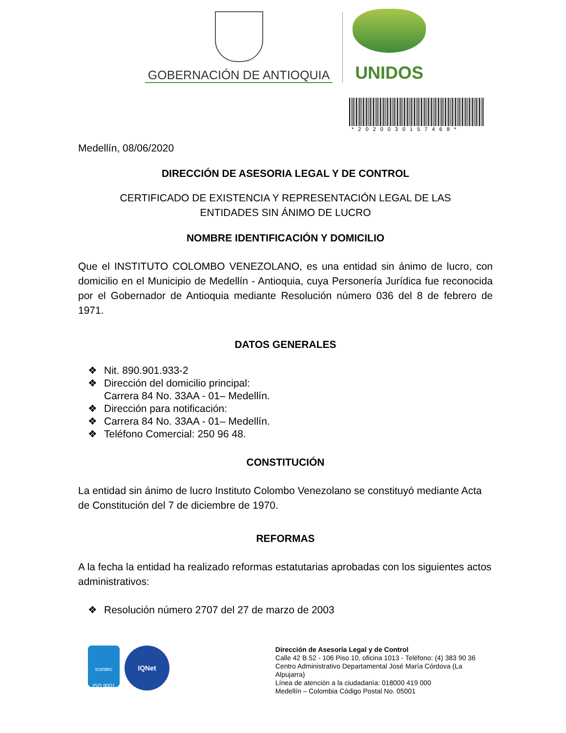GOBERNACIÓN DE ANTIOQUIA
UNIDOS
*2020030157468*
Medellín, 08/06/2020
DIRECCIÓN DE ASESORIA LEGAL Y DE CONTROL
CERTIFICADO DE EXISTENCIA Y REPRESENTACIÓN LEGAL DE LAS
ENTIDADES SIN ÁNIMO DE LUCRO
NOMBRE IDENTIFICACIÓN Y DOMICILIO
Que el INSTITUTO COLOMBO VENEZOLANO, es una entidad sin ánimo de lucro, con domicilio en el Municipio de Medellín - Antioquia, cuya Personería Jurídica fue reconocida por el Gobernador de Antioquia mediante Resolución número 036 del 8 de febrero de 1971.
DATOS GENERALES
❖ Nit. 890.901.933-2
❖ Dirección del domicilio principal:
Carrera 84 No. 33AA - 01– Medellín.
❖ Dirección para notificación:
❖ Carrera 84 No. 33AA - 01– Medellín.
❖ Teléfono Comercial: 250 96 48.
CONSTITUCIÓN
La entidad sin ánimo de lucro Instituto Colombo Venezolano se constituyó mediante Acta de Constitución del 7 de diciembre de 1970.
REFORMAS
A la fecha la entidad ha realizado reformas estatutarias aprobadas con los siguientes actos administrativos:
❖ Resolución número 2707 del 27 de marzo de 2003
icontec
ISO 9001
IQNet
Dirección de Asesoría Legal y de Control
Calle 42 B 52 - 106 Piso 10, oficina 1013 - Teléfono: (4) 383 90 36
Centro Administrativo Departamental José María Córdova (La Alpujarra)
Línea de atención a la ciudadanía: 018000 419 000
Medellín – Colombia Código Postal No. 05001